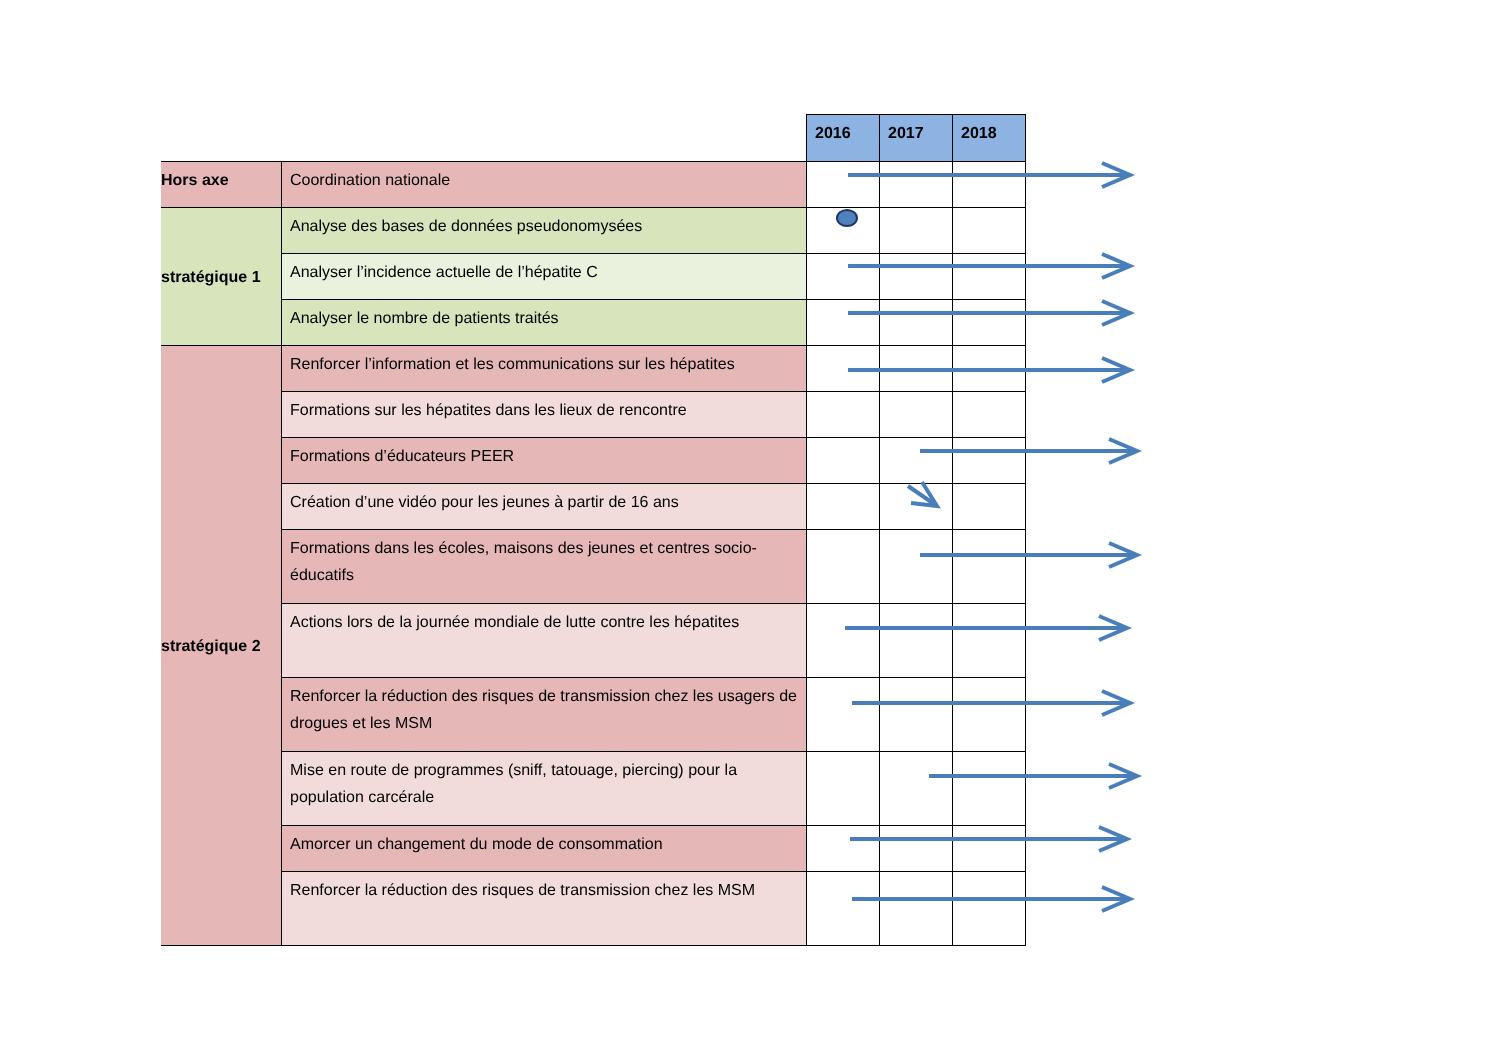| | | 2016 | 2017 | 2018 |
| --- | --- | --- | --- | --- |
| Hors axe | Coordination nationale | | | |
| stratégique 1 | Analyse des bases de données pseudonomysées | | | |
| | Analyser l’incidence actuelle de l’hépatite C | | | |
| | Analyser le nombre de patients traités | | | |
| stratégique 2 | Renforcer l’information et les communications sur les hépatites | | | |
| | Formations sur les hépatites dans les lieux de rencontre | | | |
| | Formations d’éducateurs PEER | | | |
| | Création d’une vidéo pour les jeunes à partir de 16 ans | | | |
| | Formations dans les écoles, maisons des jeunes et centres socio-éducatifs | | | |
| | Actions lors de la journée mondiale de lutte contre les hépatites | | | |
| | Renforcer la réduction des risques de transmission chez les usagers de drogues et les MSM | | | |
| | Mise en route de programmes (sniff, tatouage, piercing) pour la population carcérale | | | |
| | Amorcer un changement du mode de consommation | | | |
| | Renforcer la réduction des risques de transmission chez les MSM | | | |